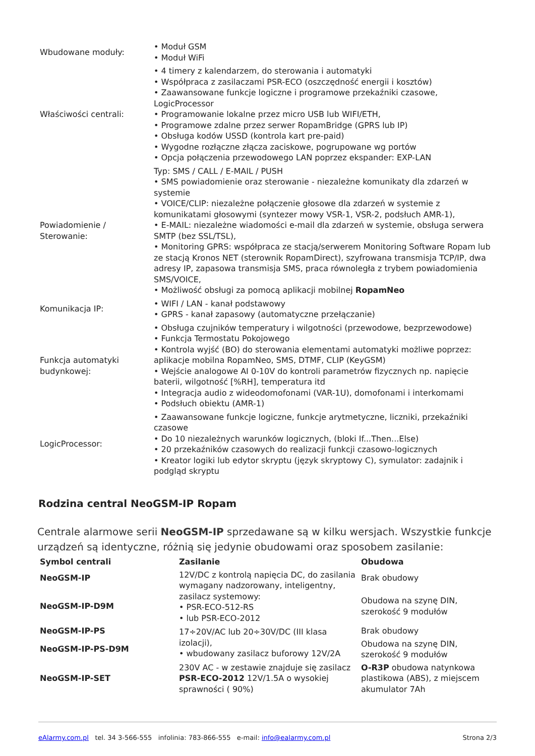| Wbudowane moduły: | • Moduł GSM • Moduł WiFi |
| Właściwości centrali: | • 4 timery z kalendarzem, do sterowania i automatyki • Współpraca z zasilaczami PSR-ECO (oszczędność energii i kosztów) • Zaawansowane funkcje logiczne i programowe przekaźniki czasowe, LogicProcessor • Programowanie lokalne przez micro USB lub WIFI/ETH, • Programowe zdalne przez serwer RopamBridge (GPRS lub IP) • Obsługa kodów USSD (kontrola kart pre-paid) • Wygodne rozłączne złącza zaciskowe, pogrupowane wg portów • Opcja połączenia przewodowego LAN poprzez ekspander: EXP-LAN |
| Powiadomienie / Sterowanie: | Typ: SMS / CALL / E-MAIL / PUSH • SMS powiadomienie oraz sterowanie - niezależne komunikaty dla zdarzeń w systemie • VOICE/CLIP: niezależne połączenie głosowe dla zdarzeń w systemie z komunikatami głosowymi (syntezer mowy VSR-1, VSR-2, podsłuch AMR-1), • E-MAIL: niezależne wiadomości e-mail dla zdarzeń w systemie, obsługa serwera SMTP (bez SSL/TSL), • Monitoring GPRS: współpraca ze stacją/serwerem Monitoring Software Ropam lub ze stacją Kronos NET (sterownik RopamDirect), szyfrowana transmisja TCP/IP, dwa adresy IP, zapasowa transmisja SMS, praca równoległa z trybem powiadomienia SMS/VOICE, • Możliwość obsługi za pomocą aplikacji mobilnej RopamNeo |
| Komunikacja IP: | • WIFI / LAN - kanał podstawowy • GPRS - kanał zapasowy (automatyczne przełączanie) |
| Funkcja automatyki budynkowej: | • Obsługa czujników temperatury i wilgotności (przewodowe, bezprzewodowe) • Funkcja Termostatu Pokojowego • Kontrola wyjść (BO) do sterowania elementami automatyki możliwe poprzez: aplikacje mobilna RopamNeo, SMS, DTMF, CLIP (KeyGSM) • Wejście analogowe AI 0-10V do kontroli parametrów fizycznych np. napięcie baterii, wilgotność [%RH], temperatura itd • Integracja audio z wideodomofonami (VAR-1U), domofonami i interkomami • Podsłuch obiektu (AMR-1) |
| LogicProcessor: | • Zaawansowane funkcje logiczne, funkcje arytmetyczne, liczniki, przekaźniki czasowe • Do 10 niezależnych warunków logicznych, (bloki If...Then...Else) • 20 przekaźników czasowych do realizacji funkcji czasowo-logicznych • Kreator logiki lub edytor skryptu (język skryptowy C), symulator: zadajnik i podgląd skryptu |
Rodzina central NeoGSM-IP Ropam
Centrale alarmowe serii NeoGSM-IP sprzedawane są w kilku wersjach. Wszystkie funkcje urządzeń są identyczne, różnią się jedynie obudowami oraz sposobem zasilanie:
| Symbol centrali | Zasilanie | Obudowa |
| --- | --- | --- |
| NeoGSM-IP | 12V/DC z kontrolą napięcia DC, do zasilania wymagany nadzorowany, inteligentny, zasilacz systemowy: • PSR-ECO-512-RS • lub PSR-ECO-2012 | Brak obudowy |
| NeoGSM-IP-D9M | | Obudowa na szynę DIN, szerokość 9 modułów |
| NeoGSM-IP-PS | 17÷20V/AC lub 20÷30V/DC (III klasa izolacji), • wbudowany zasilacz buforowy 12V/2A | Brak obudowy |
| NeoGSM-IP-PS-D9M | | Obudowa na szynę DIN, szerokość 9 modułów |
| NeoGSM-IP-SET | 230V AC - w zestawie znajduje się zasilacz PSR-ECO-2012 12V/1.5A o wysokiej sprawności ( 90%) | O-R3P obudowa natynkowa plastikowa (ABS), z miejscem akumulator 7Ah |
eAlarmy.com.pl tel. 34 3-566-555 infolinia: 783-866-555 e-mail: info@ealarmy.com.pl Strona 2/3